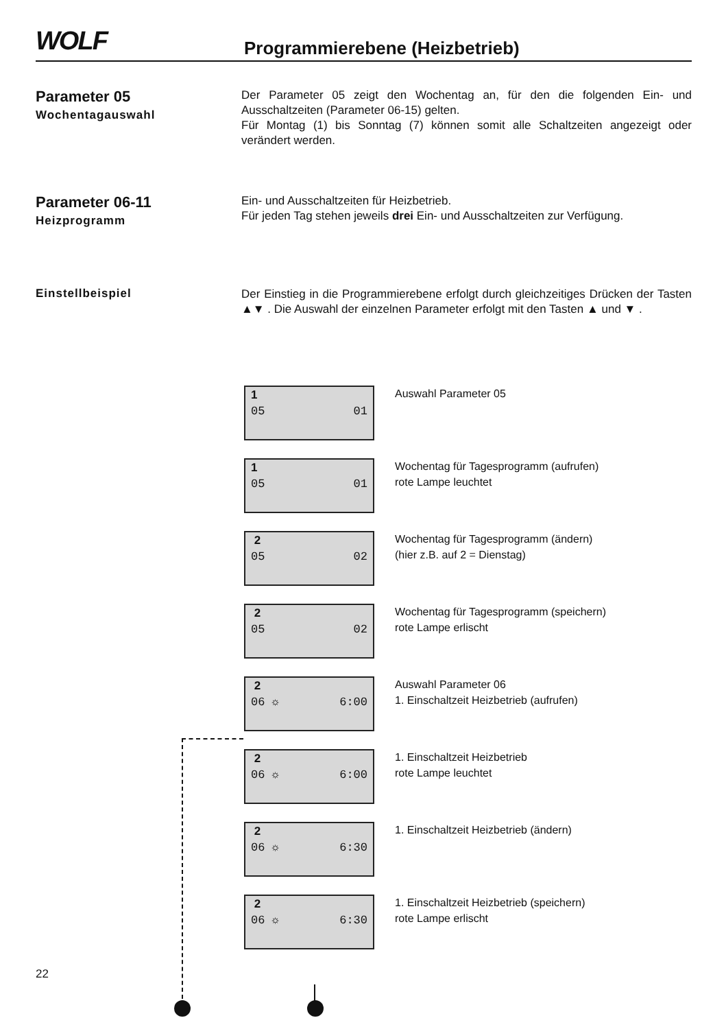WOLF Programmierebene (Heizbetrieb)
Parameter 05
Wochentagauswahl
Der Parameter 05 zeigt den Wochentag an, für den die folgenden Ein- und Ausschaltzeiten (Parameter 06-15) gelten.
Für Montag (1) bis Sonntag (7) können somit alle Schaltzeiten angezeigt oder verändert werden.
Parameter 06-11
Heizprogramm
Ein- und Ausschaltzeiten für Heizbetrieb.
Für jeden Tag stehen jeweils drei Ein- und Ausschaltzeiten zur Verfügung.
Einstellbeispiel
Der Einstieg in die Programmierebene erfolgt durch gleichzeitiges Drücken der Tasten ▲▼ . Die Auswahl der einzelnen Parameter erfolgt mit den Tasten ▲ und ▼ .
1
05 01
Auswahl Parameter 05
1
05 01
Wochentag für Tagesprogramm (aufrufen)
rote Lampe leuchtet
2
05 02
Wochentag für Tagesprogramm (ändern)
(hier z.B. auf 2 = Dienstag)
2
05 02
Wochentag für Tagesprogramm (speichern)
rote Lampe erlischt
2
06 ☼ 6:00
Auswahl Parameter 06
1. Einschaltzeit Heizbetrieb (aufrufen)
2
06 ☼ 6:00
1. Einschaltzeit Heizbetrieb
rote Lampe leuchtet
2
06 ☼ 6:30
1. Einschaltzeit Heizbetrieb (ändern)
2
06 ☼ 6:30
1. Einschaltzeit Heizbetrieb (speichern)
rote Lampe erlischt
22